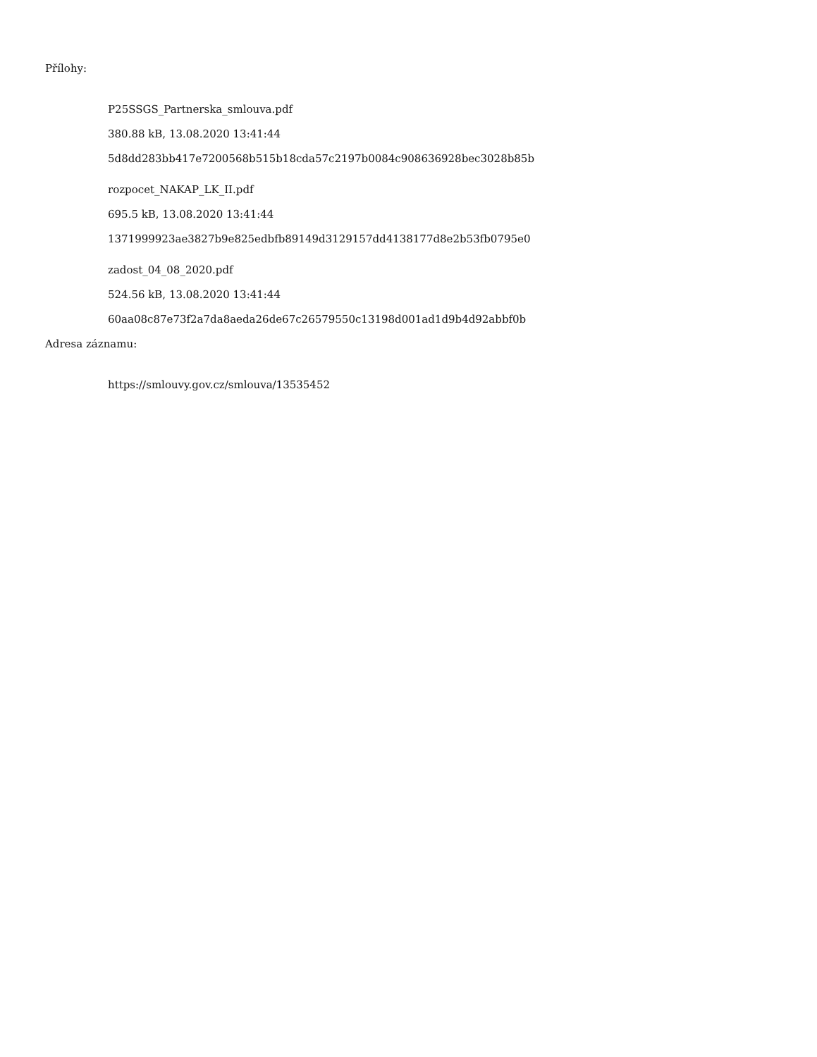Přílohy:
P25SSGS_Partnerska_smlouva.pdf
380.88 kB, 13.08.2020 13:41:44
5d8dd283bb417e7200568b515b18cda57c2197b0084c908636928bec3028b85b
rozpocet_NAKAP_LK_II.pdf
695.5 kB, 13.08.2020 13:41:44
1371999923ae3827b9e825edbfb89149d3129157dd4138177d8e2b53fb0795e0
zadost_04_08_2020.pdf
524.56 kB, 13.08.2020 13:41:44
60aa08c87e73f2a7da8aeda26de67c26579550c13198d001ad1d9b4d92abbf0b
Adresa záznamu:
https://smlouvy.gov.cz/smlouva/13535452